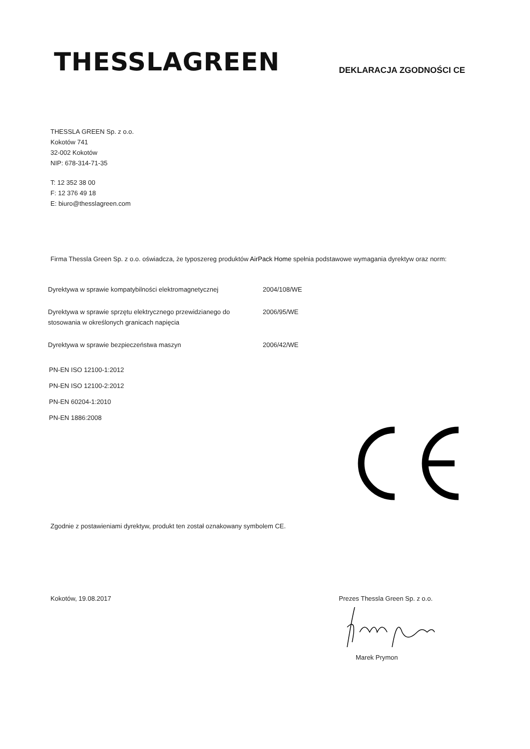THESSLAGREEN
DEKLARACJA ZGODNOŚCI CE
THESSLA GREEN Sp. z o.o.
Kokotów 741
32-002 Kokotów
NIP: 678-314-71-35
T: 12 352 38 00
F: 12 376 49 18
E: biuro@thesslagreen.com
Firma Thessla Green Sp. z o.o. oświadcza, że typoszereg produktów AirPack Home spełnia podstawowe wymagania dyrektyw oraz norm:
| Dyrektywa w sprawie kompatybilności elektromagnetycznej | 2004/108/WE |
| Dyrektywa w sprawie sprzętu elektrycznego przewidzianego do stosowania w określonych granicach napięcia | 2006/95/WE |
| Dyrektywa w sprawie bezpieczeństwa maszyn | 2006/42/WE |
PN-EN ISO 12100-1:2012
PN-EN ISO 12100-2:2012
PN-EN 60204-1:2010
PN-EN 1886:2008
Zgodnie z postawieniami dyrektyw, produkt ten został oznakowany symbolem CE.
Kokotów, 19.08.2017 Prezes Thessla Green Sp. z o.o.
Marek Prymon